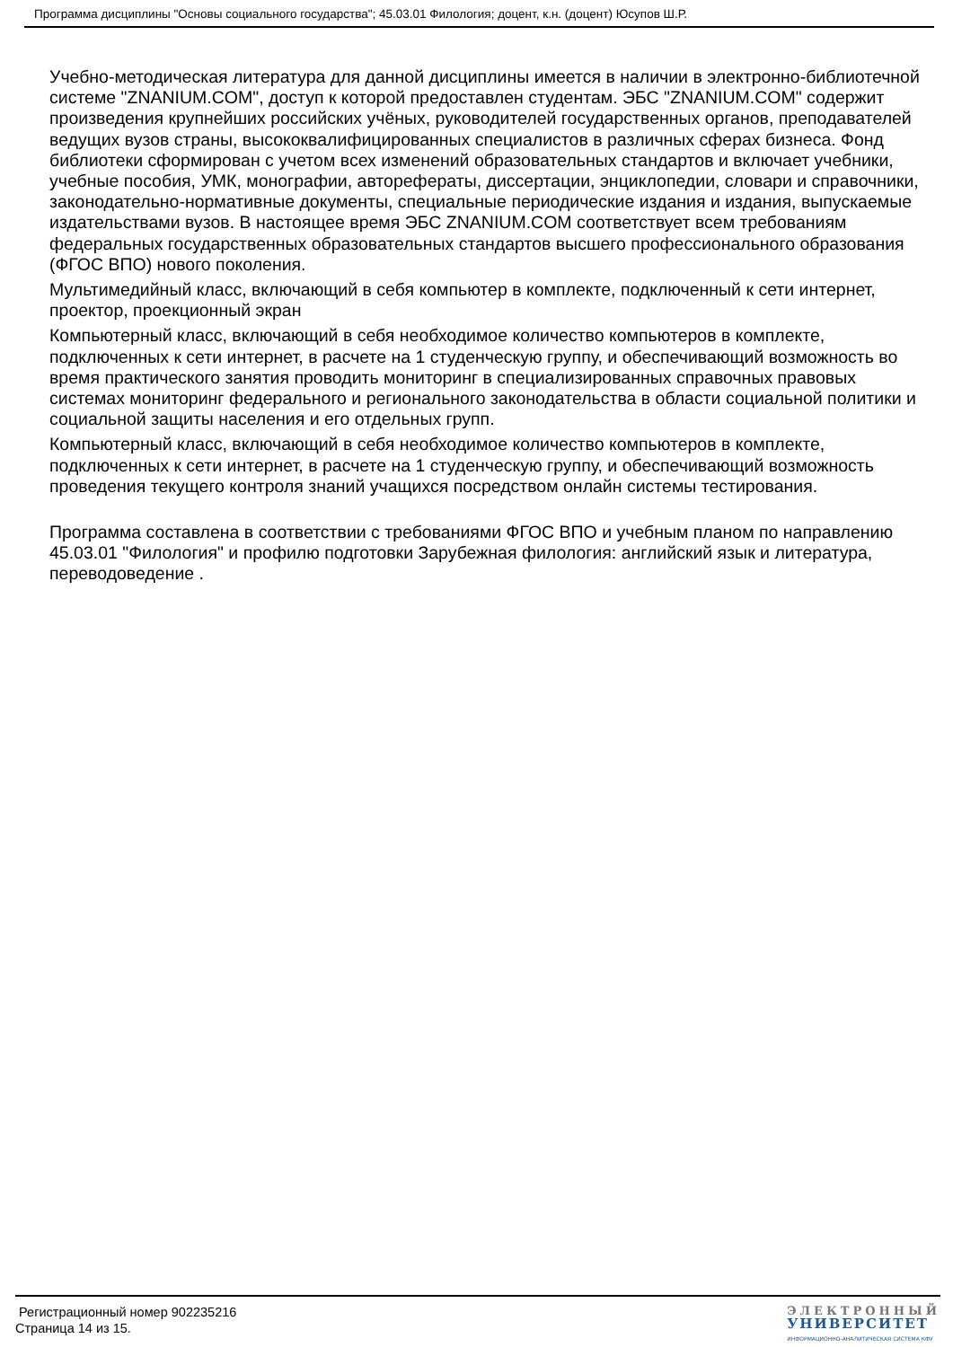Программа дисциплины "Основы социального государства"; 45.03.01 Филология; доцент, к.н. (доцент) Юсупов Ш.Р.
Учебно-методическая литература для данной дисциплины имеется в наличии в электронно-библиотечной системе "ZNANIUM.COM", доступ к которой предоставлен студентам. ЭБС "ZNANIUM.COM" содержит произведения крупнейших российских учёных, руководителей государственных органов, преподавателей ведущих вузов страны, высококвалифицированных специалистов в различных сферах бизнеса. Фонд библиотеки сформирован с учетом всех изменений образовательных стандартов и включает учебники, учебные пособия, УМК, монографии, авторефераты, диссертации, энциклопедии, словари и справочники, законодательно-нормативные документы, специальные периодические издания и издания, выпускаемые издательствами вузов. В настоящее время ЭБС ZNANIUM.COM соответствует всем требованиям федеральных государственных образовательных стандартов высшего профессионального образования (ФГОС ВПО) нового поколения.
Мультимедийный класс, включающий в себя компьютер в комплекте, подключенный к сети интернет, проектор, проекционный экран
Компьютерный класс, включающий в себя необходимое количество компьютеров в комплекте, подключенных к сети интернет, в расчете на 1 студенческую группу, и обеспечивающий возможность во время практического занятия проводить мониторинг в специализированных справочных правовых системах мониторинг федерального и регионального законодательства в области социальной политики и социальной защиты населения и его отдельных групп.
Компьютерный класс, включающий в себя необходимое количество компьютеров в комплекте, подключенных к сети интернет, в расчете на 1 студенческую группу, и обеспечивающий возможность проведения текущего контроля знаний учащихся посредством онлайн системы тестирования.
Программа составлена в соответствии с требованиями ФГОС ВПО и учебным планом по направлению 45.03.01 "Филология" и профилю подготовки Зарубежная филология: английский язык и литература, переводоведение .
Регистрационный номер 902235216
Страница 14 из 15.
ЭЛЕКТРОННЫЙ
УНИВЕРСИТЕТ
ИНФОРМАЦИОННО-АНАЛИТИЧЕСКАЯ СИСТЕМА КФУ